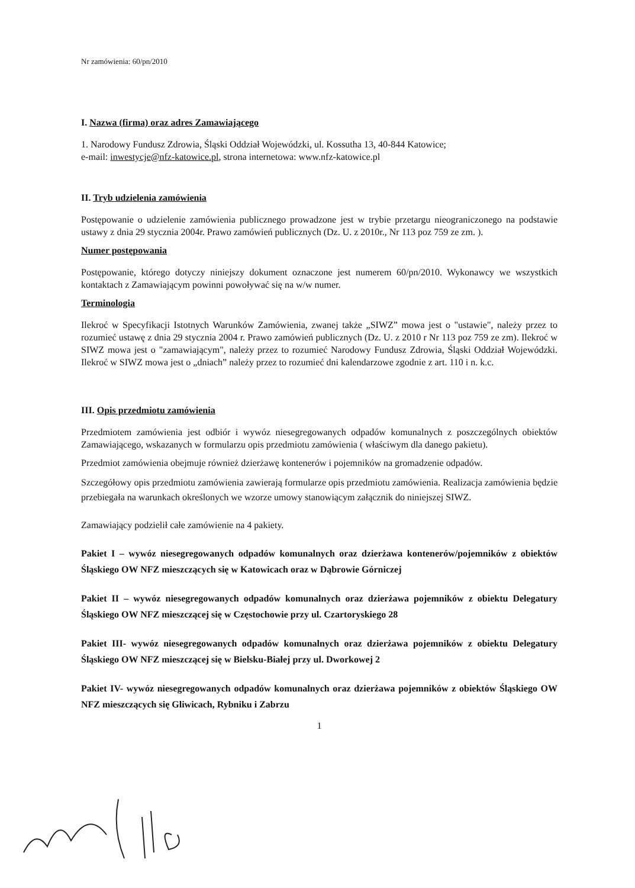Nr zamówienia: 60/pn/2010
I. Nazwa (firma) oraz adres Zamawiającego
1. Narodowy Fundusz Zdrowia, Śląski Oddział Wojewódzki, ul. Kossutha 13, 40-844 Katowice;
e-mail: inwestycje@nfz-katowice.pl, strona internetowa: www.nfz-katowice.pl
II. Tryb udzielenia zamówienia
Postępowanie o udzielenie zamówienia publicznego prowadzone jest w trybie przetargu nieograniczonego na podstawie ustawy z dnia 29 stycznia 2004r. Prawo zamówień publicznych (Dz. U. z 2010r., Nr 113 poz 759 ze zm. ).
Numer postępowania
Postępowanie, którego dotyczy niniejszy dokument oznaczone jest numerem 60/pn/2010. Wykonawcy we wszystkich kontaktach z Zamawiającym powinni powoływać się na w/w numer.
Terminologia
Ilekroć w Specyfikacji Istotnych Warunków Zamówienia, zwanej także „SIWZ” mowa jest o "ustawie", należy przez to rozumieć ustawę z dnia 29 stycznia 2004 r. Prawo zamówień publicznych (Dz. U. z 2010 r Nr 113 poz 759 ze zm). Ilekroć w SIWZ mowa jest o "zamawiającym", należy przez to rozumieć Narodowy Fundusz Zdrowia, Śląski Oddział Wojewódzki. Ilekroć w SIWZ mowa jest o „dniach” należy przez to rozumieć dni kalendarzowe zgodnie z art. 110 i n. k.c.
III. Opis przedmiotu zamówienia
Przedmiotem zamówienia jest odbiór i wywóz niesegregowanych odpadów komunalnych z poszczególnych obiektów Zamawiającego, wskazanych w formularzu opis przedmiotu zamówienia ( właściwym dla danego pakietu).
Przedmiot zamówienia obejmuje również dzierżawę kontenerów i pojemników na gromadzenie odpadów.
Szczegółowy opis przedmiotu zamówienia zawierają formularze opis przedmiotu zamówienia. Realizacja zamówienia będzie przebiegała na warunkach określonych we wzorze umowy stanowiącym załącznik do niniejszej SIWZ.
Zamawiający podzielił całe zamówienie na 4 pakiety.
Pakiet I – wywóz niesegregowanych odpadów komunalnych oraz dzierżawa kontenerów/pojemników z obiektów Śląskiego OW NFZ mieszczących się w Katowicach oraz w Dąbrowie Górniczej
Pakiet II – wywóz niesegregowanych odpadów komunalnych oraz dzierżawa pojemników z obiektu Delegatury Śląskiego OW NFZ mieszczącej się w Częstochowie przy ul. Czartoryskiego 28
Pakiet III- wywóz niesegregowanych odpadów komunalnych oraz dzierżawa pojemników z obiektu Delegatury Śląskiego OW NFZ mieszczącej się w Bielsku-Białej przy ul. Dworkowej 2
Pakiet IV- wywóz niesegregowanych odpadów komunalnych oraz dzierżawa pojemników z obiektów Śląskiego OW NFZ mieszczących się Gliwicach, Rybniku i Zabrzu
1